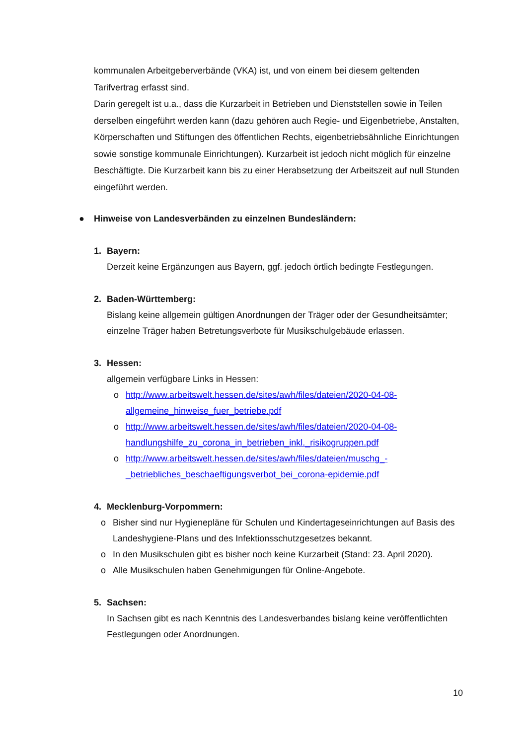kommunalen Arbeitgeberverbände (VKA) ist, und von einem bei diesem geltenden Tarifvertrag erfasst sind.
Darin geregelt ist u.a., dass die Kurzarbeit in Betrieben und Dienststellen sowie in Teilen derselben eingeführt werden kann (dazu gehören auch Regie- und Eigenbetriebe, Anstalten, Körperschaften und Stiftungen des öffentlichen Rechts, eigenbetriebsähnliche Einrichtungen sowie sonstige kommunale Einrichtungen). Kurzarbeit ist jedoch nicht möglich für einzelne Beschäftigte. Die Kurzarbeit kann bis zu einer Herabsetzung der Arbeitszeit auf null Stunden eingeführt werden.
● Hinweise von Landesverbänden zu einzelnen Bundesländern:
1. Bayern:
Derzeit keine Ergänzungen aus Bayern, ggf. jedoch örtlich bedingte Festlegungen.
2. Baden-Württemberg:
Bislang keine allgemein gültigen Anordnungen der Träger oder der Gesundheitsämter; einzelne Träger haben Betretungsverbote für Musikschulgebäude erlassen.
3. Hessen:
allgemein verfügbare Links in Hessen:
o http://www.arbeitswelt.hessen.de/sites/awh/files/dateien/2020-04-08-allgemeine_hinweise_fuer_betriebe.pdf
o http://www.arbeitswelt.hessen.de/sites/awh/files/dateien/2020-04-08-handlungshilfe_zu_corona_in_betrieben_inkl._risikogruppen.pdf
o http://www.arbeitswelt.hessen.de/sites/awh/files/dateien/muschg_-_betriebliches_beschaeftigungsverbot_bei_corona-epidemie.pdf
4. Mecklenburg-Vorpommern:
o Bisher sind nur Hygienepläne für Schulen und Kindertageseinrichtungen auf Basis des Landeshygiene-Plans und des Infektionsschutzgesetzes bekannt.
o In den Musikschulen gibt es bisher noch keine Kurzarbeit (Stand: 23. April 2020).
o Alle Musikschulen haben Genehmigungen für Online-Angebote.
5. Sachsen:
In Sachsen gibt es nach Kenntnis des Landesverbandes bislang keine veröffentlichten Festlegungen oder Anordnungen.
10